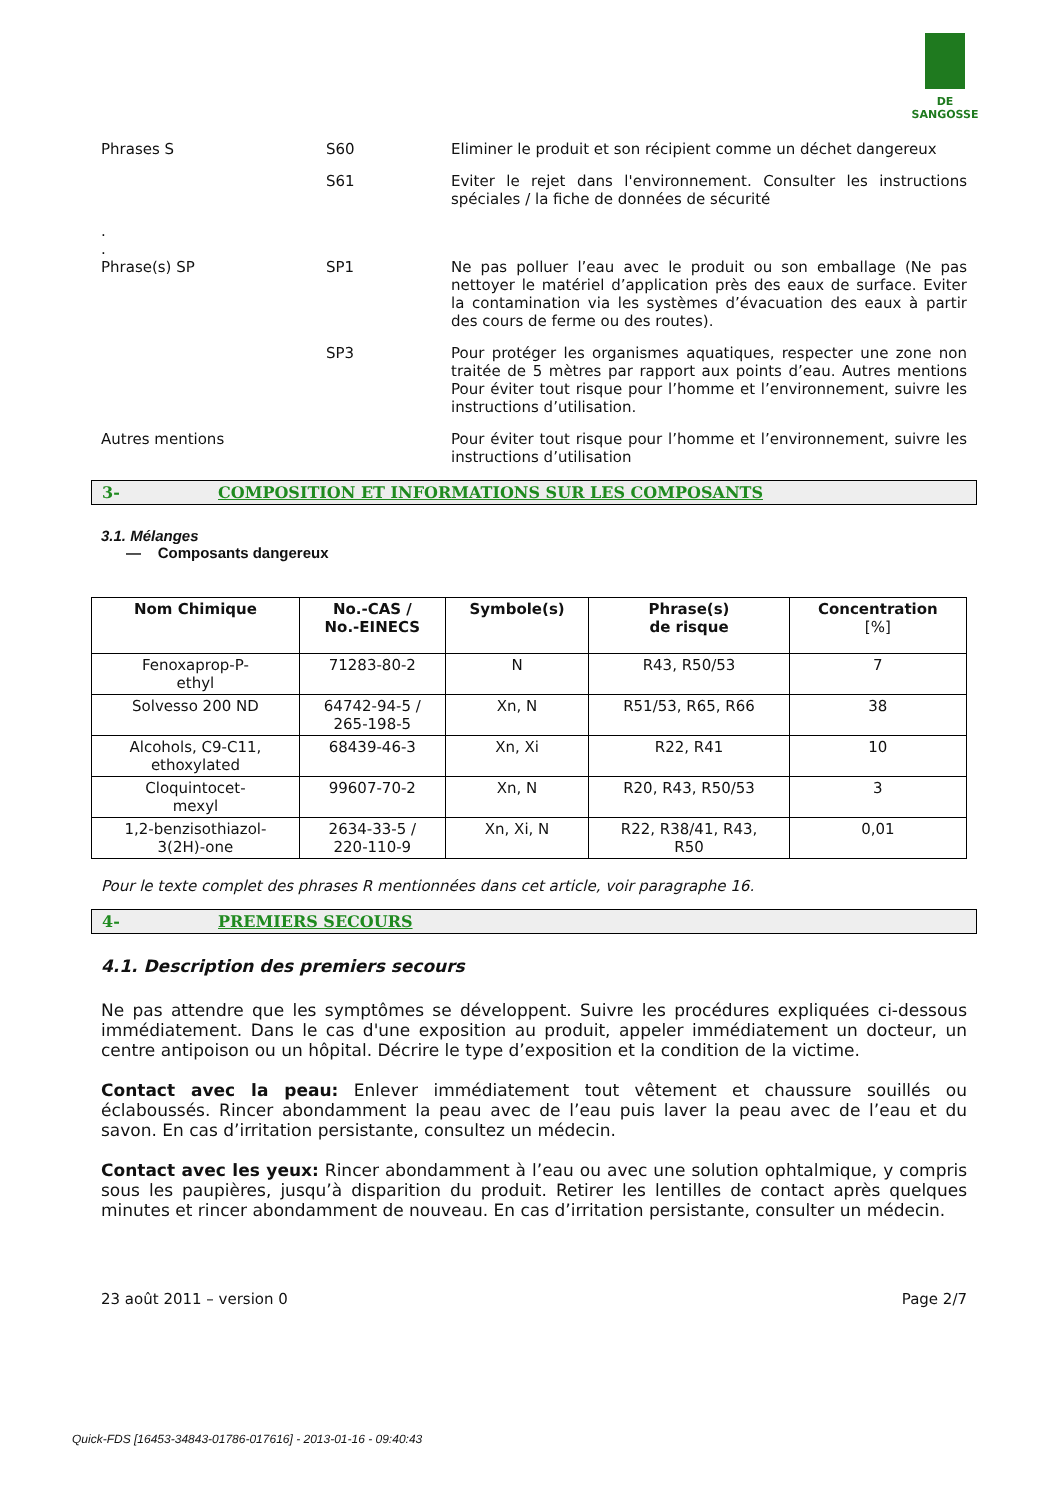DE SANGOSSE
Phrases S S60 Eliminer le produit et son récipient comme un déchet dangereux
S61 Eviter le rejet dans l'environnement. Consulter les instructions spéciales / la fiche de données de sécurité
.
.
Phrase(s) SP SP1 Ne pas polluer l’eau avec le produit ou son emballage (Ne pas nettoyer le matériel d’application près des eaux de surface. Eviter la contamination via les systèmes d’évacuation des eaux à partir des cours de ferme ou des routes).
SP3 Pour protéger les organismes aquatiques, respecter une zone non traitée de 5 mètres par rapport aux points d’eau. Autres mentions Pour éviter tout risque pour l’homme et l’environnement, suivre les instructions d’utilisation.
Autres mentions Pour éviter tout risque pour l’homme et l’environnement, suivre les instructions d’utilisation
3- COMPOSITION ET INFORMATIONS SUR LES COMPOSANTS
3.1. Mélanges
— Composants dangereux
| Nom Chimique | No.-CAS / No.-EINECS | Symbole(s) | Phrase(s) de risque | Concentration [%] |
| --- | --- | --- | --- | --- |
| Fenoxaprop-P- ethyl | 71283-80-2 | N | R43, R50/53 | 7 |
| Solvesso 200 ND | 64742-94-5 / 265-198-5 | Xn, N | R51/53, R65, R66 | 38 |
| Alcohols, C9-C11, ethoxylated | 68439-46-3 | Xn, Xi | R22, R41 | 10 |
| Cloquintocet- mexyl | 99607-70-2 | Xn, N | R20, R43, R50/53 | 3 |
| 1,2-benzisothiazol- 3(2H)-one | 2634-33-5 / 220-110-9 | Xn, Xi, N | R22, R38/41, R43, R50 | 0,01 |
Pour le texte complet des phrases R mentionnées dans cet article, voir paragraphe 16.
4- PREMIERS SECOURS
4.1. Description des premiers secours
Ne pas attendre que les symptômes se développent. Suivre les procédures expliquées ci-dessous immédiatement. Dans le cas d'une exposition au produit, appeler immédiatement un docteur, un centre antipoison ou un hôpital. Décrire le type d’exposition et la condition de la victime.
Contact avec la peau: Enlever immédiatement tout vêtement et chaussure souillés ou éclaboussés. Rincer abondamment la peau avec de l’eau puis laver la peau avec de l’eau et du savon. En cas d’irritation persistante, consultez un médecin.
Contact avec les yeux: Rincer abondamment à l’eau ou avec une solution ophtalmique, y compris sous les paupières, jusqu’à disparition du produit. Retirer les lentilles de contact après quelques minutes et rincer abondamment de nouveau. En cas d’irritation persistante, consulter un médecin.
23 août 2011 – version 0 Page 2/7
Quick-FDS [16453-34843-01786-017616] - 2013-01-16 - 09:40:43